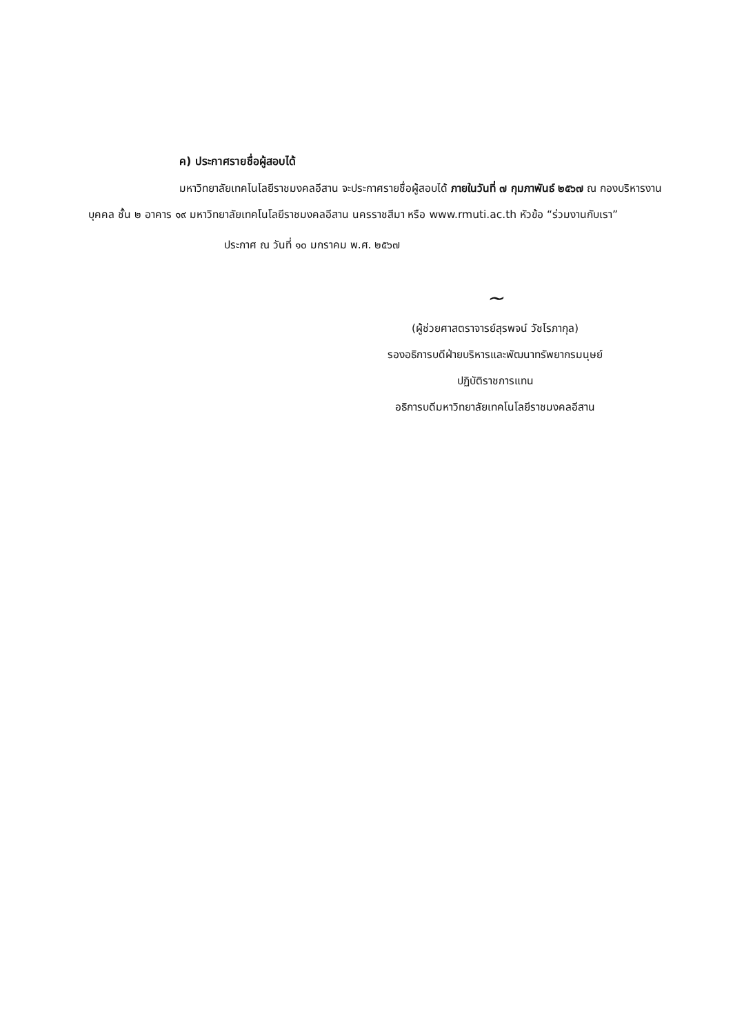ค) ประกาศรายชื่อผู้สอบได้
มหาวิทยาลัยเทคโนโลยีราชมงคลอีสาน จะประกาศรายชื่อผู้สอบได้ ภายในวันที่ ๗ กุมภาพันธ์ ๒๕๖๗ ณ กองบริหารงานบุคคล ชั้น ๒ อาคาร ๑๙ มหาวิทยาลัยเทคโนโลยีราชมงคลอีสาน นครราชสีมา หรือ www.rmuti.ac.th หัวข้อ “ร่วมงานกับเรา”
ประกาศ ณ วันที่ ๑๐ มกราคม พ.ศ. ๒๕๖๗
~
(ผู้ช่วยศาสตราจารย์สุรพจน์ วัชโรภากุล)
รองอธิการบดีฝ่ายบริหารและพัฒนาทรัพยากรมนุษย์
ปฏิบัติราชการแทน
อธิการบดีมหาวิทยาลัยเทคโนโลยีราชมงคลอีสาน